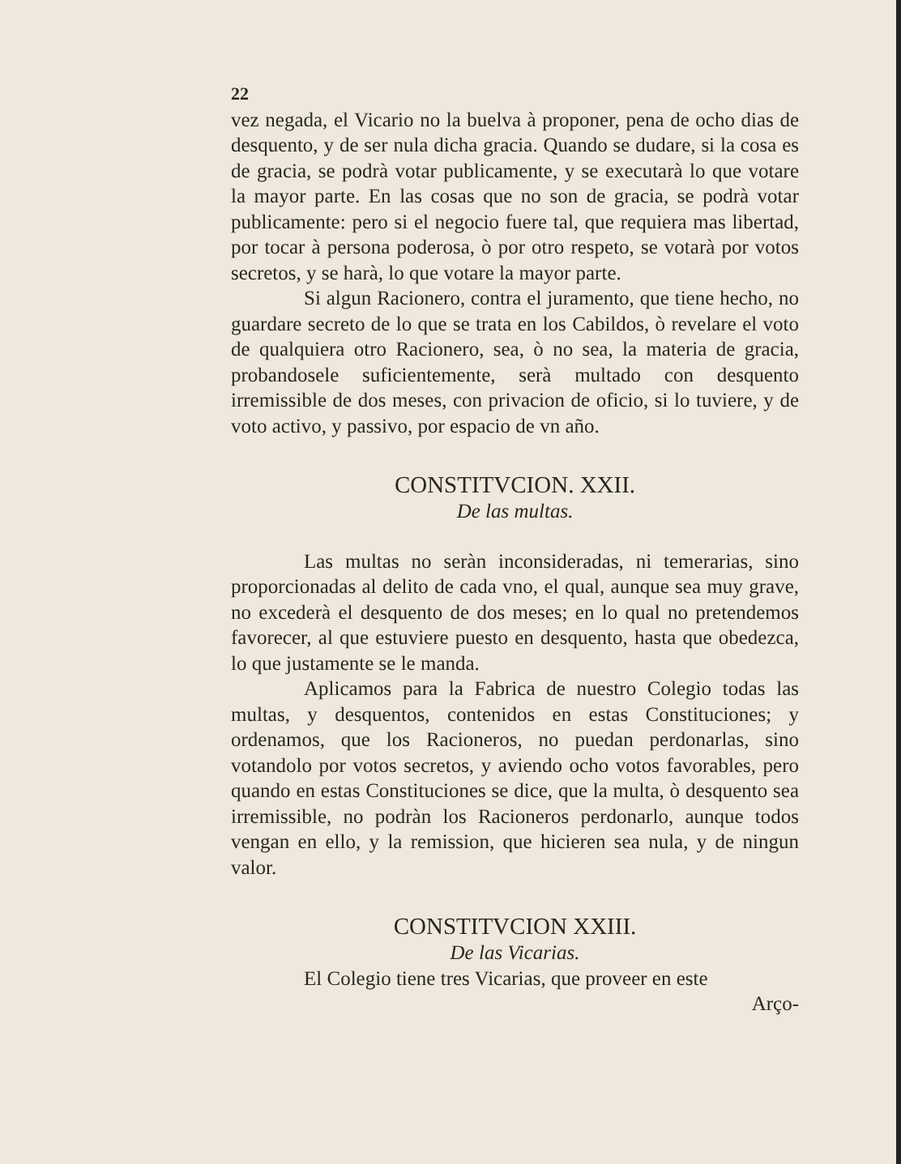22
vez negada, el Vicario no la buelva à proponer, pena de ocho dias de desquento, y de ser nula dicha gracia. Quando se dudare, si la cosa es de gracia, se podrà votar publicamente, y se executarà lo que votare la mayor parte. En las cosas que no son de gracia, se podrà votar publicamente: pero si el negocio fuere tal, que requiera mas libertad, por tocar à persona poderosa, ò por otro respeto, se votarà por votos secretos, y se harà, lo que votare la mayor parte.
Si algun Racionero, contra el juramento, que tiene hecho, no guardare secreto de lo que se trata en los Cabildos, ò revelare el voto de qualquiera otro Racionero, sea, ò no sea, la materia de gracia, probandosele suficientemente, serà multado con desquento irremissible de dos meses, con privacion de oficio, si lo tuviere, y de voto activo, y passivo, por espacio de vn año.
CONSTITVCION. XXII.
De las multas.
Las multas no seràn inconsideradas, ni temerarias, sino proporcionadas al delito de cada vno, el qual, aunque sea muy grave, no excederà el desquento de dos meses; en lo qual no pretendemos favorecer, al que estuviere puesto en desquento, hasta que obedezca, lo que justamente se le manda.
Aplicamos para la Fabrica de nuestro Colegio todas las multas, y desquentos, contenidos en estas Constituciones; y ordenamos, que los Racioneros, no puedan perdonarlas, sino votandolo por votos secretos, y aviendo ocho votos favorables, pero quando en estas Constituciones se dice, que la multa, ò desquento sea irremissible, no podràn los Racioneros perdonarlo, aunque todos vengan en ello, y la remission, que hicieren sea nula, y de ningun valor.
CONSTITVCION XXIII.
De las Vicarias.
El Colegio tiene tres Vicarias, que proveer en este
Arço-